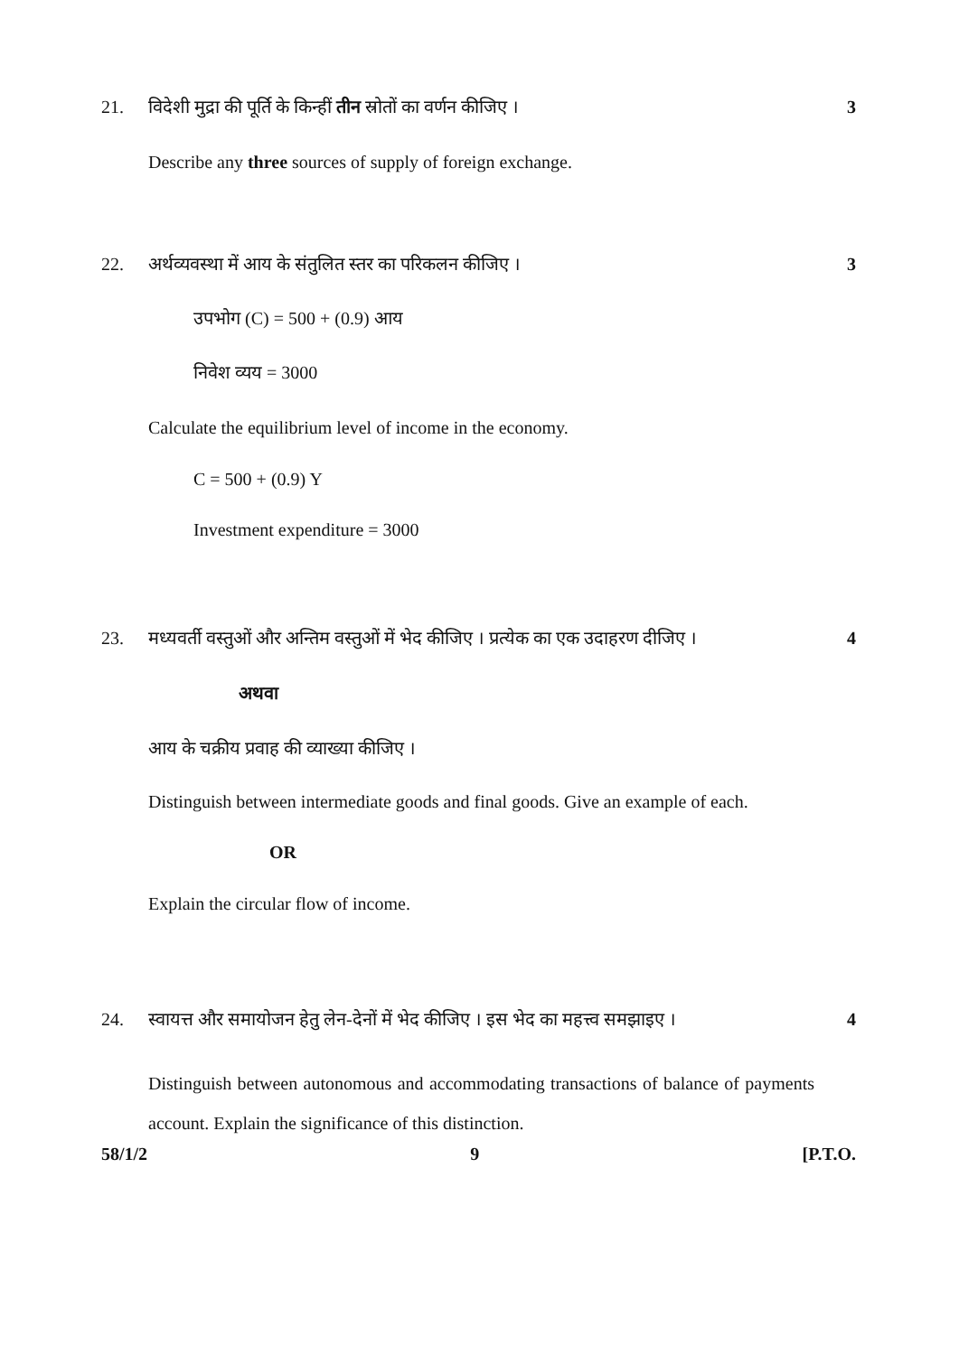21. विदेशी मुद्रा की पूर्ति के किन्हीं तीन स्रोतों का वर्णन कीजिए । 3
Describe any three sources of supply of foreign exchange.
22. अर्थव्यवस्था में आय के संतुलित स्तर का परिकलन कीजिए । 3
उपभोग (C) = 500 + (0.9) आय
निवेश व्यय = 3000
Calculate the equilibrium level of income in the economy.
C = 500 + (0.9) Y
Investment expenditure = 3000
23. मध्यवर्ती वस्तुओं और अन्तिम वस्तुओं में भेद कीजिए । प्रत्येक का एक उदाहरण दीजिए । 4
अथवा
आय के चक्रीय प्रवाह की व्याख्या कीजिए ।
Distinguish between intermediate goods and final goods. Give an example of each.
OR
Explain the circular flow of income.
24. स्वायत्त और समायोजन हेतु लेन-देनों में भेद कीजिए । इस भेद का महत्त्व समझाइए । 4
Distinguish between autonomous and accommodating transactions of balance of payments account. Explain the significance of this distinction.
58/1/2 9 [P.T.O.